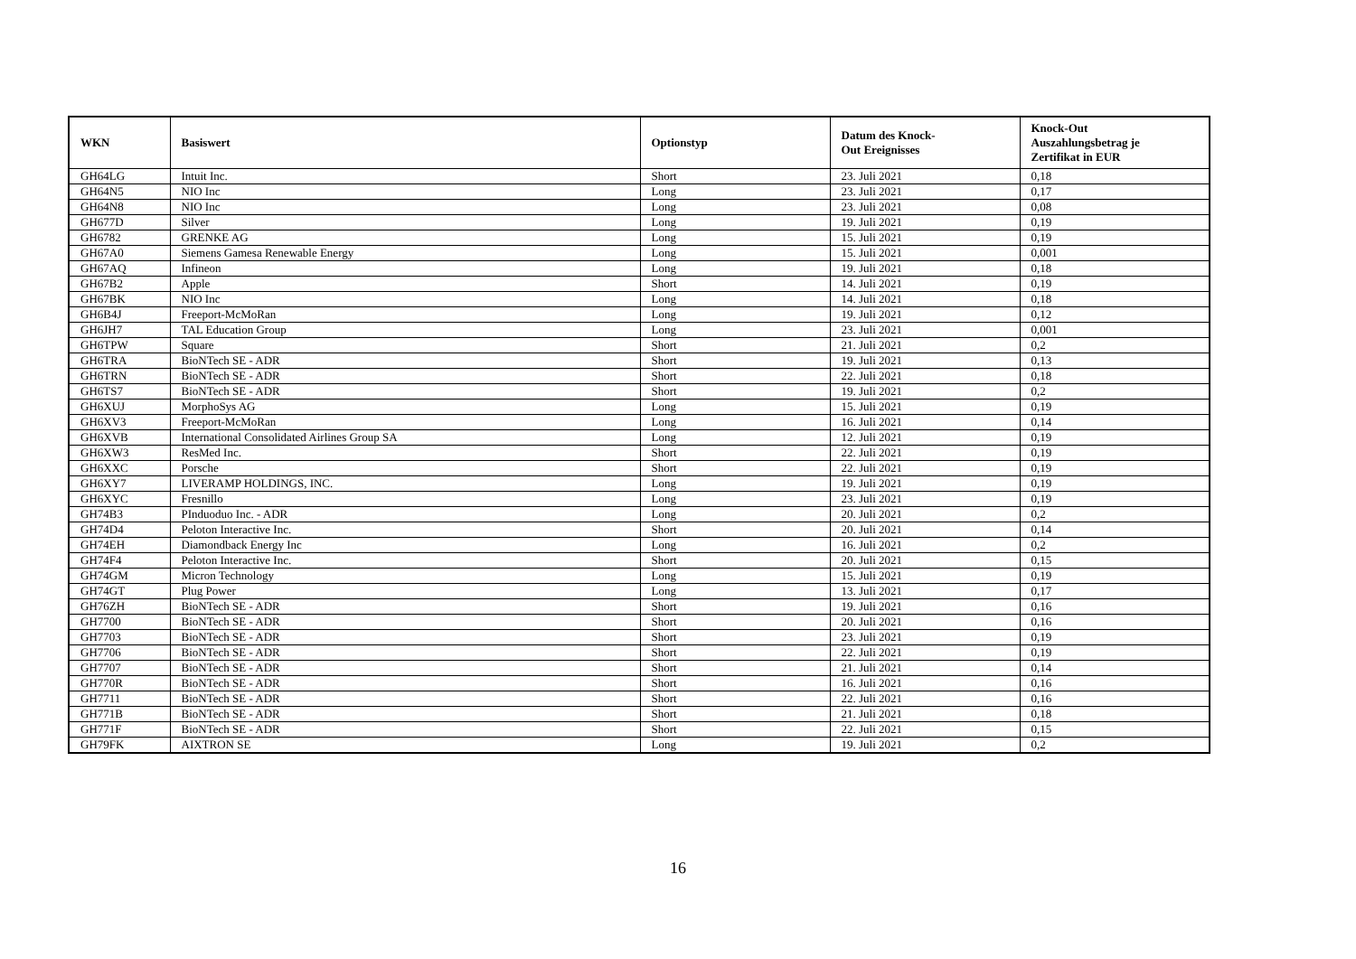| WKN | Basiswert | Optionstyp | Datum des Knock- Out Ereignisses | Knock-Out Auszahlungsbetrag je Zertifikat in EUR |
| --- | --- | --- | --- | --- |
| GH64LG | Intuit Inc. | Short | 23. Juli 2021 | 0,18 |
| GH64N5 | NIO Inc | Long | 23. Juli 2021 | 0,17 |
| GH64N8 | NIO Inc | Long | 23. Juli 2021 | 0,08 |
| GH677D | Silver | Long | 19. Juli 2021 | 0,19 |
| GH6782 | GRENKE AG | Long | 15. Juli 2021 | 0,19 |
| GH67A0 | Siemens Gamesa Renewable Energy | Long | 15. Juli 2021 | 0,001 |
| GH67AQ | Infineon | Long | 19. Juli 2021 | 0,18 |
| GH67B2 | Apple | Short | 14. Juli 2021 | 0,19 |
| GH67BK | NIO Inc | Long | 14. Juli 2021 | 0,18 |
| GH6B4J | Freeport-McMoRan | Long | 19. Juli 2021 | 0,12 |
| GH6JH7 | TAL Education Group | Long | 23. Juli 2021 | 0,001 |
| GH6TPW | Square | Short | 21. Juli 2021 | 0,2 |
| GH6TRA | BioNTech SE - ADR | Short | 19. Juli 2021 | 0,13 |
| GH6TRN | BioNTech SE - ADR | Short | 22. Juli 2021 | 0,18 |
| GH6TS7 | BioNTech SE - ADR | Short | 19. Juli 2021 | 0,2 |
| GH6XUJ | MorphoSys AG | Long | 15. Juli 2021 | 0,19 |
| GH6XV3 | Freeport-McMoRan | Long | 16. Juli 2021 | 0,14 |
| GH6XVB | International Consolidated Airlines Group SA | Long | 12. Juli 2021 | 0,19 |
| GH6XW3 | ResMed Inc. | Short | 22. Juli 2021 | 0,19 |
| GH6XXC | Porsche | Short | 22. Juli 2021 | 0,19 |
| GH6XY7 | LIVERAMP HOLDINGS, INC. | Long | 19. Juli 2021 | 0,19 |
| GH6XYC | Fresnillo | Long | 23. Juli 2021 | 0,19 |
| GH74B3 | PInduoduo Inc. - ADR | Long | 20. Juli 2021 | 0,2 |
| GH74D4 | Peloton Interactive Inc. | Short | 20. Juli 2021 | 0,14 |
| GH74EH | Diamondback Energy Inc | Long | 16. Juli 2021 | 0,2 |
| GH74F4 | Peloton Interactive Inc. | Short | 20. Juli 2021 | 0,15 |
| GH74GM | Micron Technology | Long | 15. Juli 2021 | 0,19 |
| GH74GT | Plug Power | Long | 13. Juli 2021 | 0,17 |
| GH76ZH | BioNTech SE - ADR | Short | 19. Juli 2021 | 0,16 |
| GH7700 | BioNTech SE - ADR | Short | 20. Juli 2021 | 0,16 |
| GH7703 | BioNTech SE - ADR | Short | 23. Juli 2021 | 0,19 |
| GH7706 | BioNTech SE - ADR | Short | 22. Juli 2021 | 0,19 |
| GH7707 | BioNTech SE - ADR | Short | 21. Juli 2021 | 0,14 |
| GH770R | BioNTech SE - ADR | Short | 16. Juli 2021 | 0,16 |
| GH7711 | BioNTech SE - ADR | Short | 22. Juli 2021 | 0,16 |
| GH771B | BioNTech SE - ADR | Short | 21. Juli 2021 | 0,18 |
| GH771F | BioNTech SE - ADR | Short | 22. Juli 2021 | 0,15 |
| GH79FK | AIXTRON SE | Long | 19. Juli 2021 | 0,2 |
16